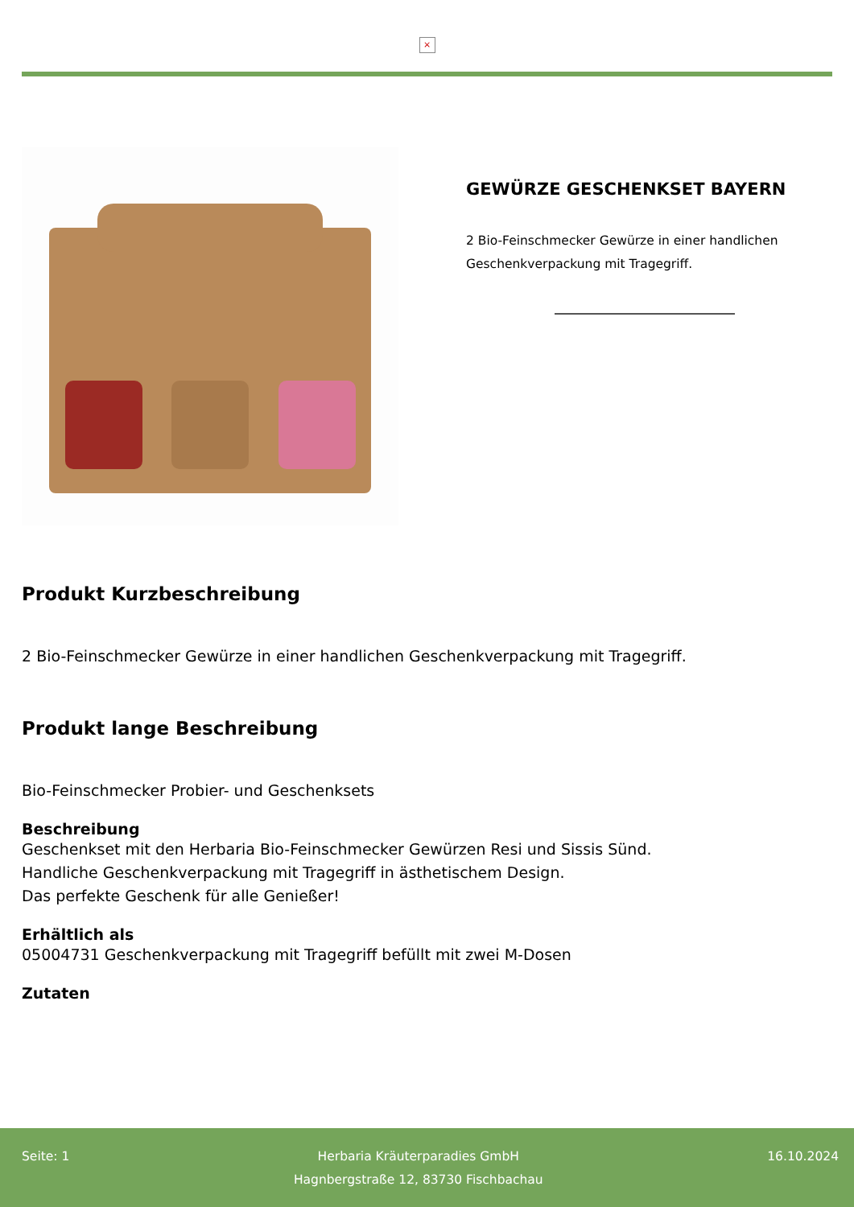×
GEWÜRZE GESCHENKSET BAYERN
2 Bio-Feinschmecker Gewürze in einer handlichen Geschenkverpackung mit Tragegriff.
Produkt Kurzbeschreibung
2 Bio-Feinschmecker Gewürze in einer handlichen Geschenkverpackung mit Tragegriff.
Produkt lange Beschreibung
Bio-Feinschmecker Probier- und Geschenksets
Beschreibung
Geschenkset mit den Herbaria Bio-Feinschmecker Gewürzen Resi und Sissis Sünd.
Handliche Geschenkverpackung mit Tragegriff in ästhetischem Design.
Das perfekte Geschenk für alle Genießer!
Erhältlich als
05004731 Geschenkverpackung mit Tragegriff befüllt mit zwei M-Dosen
Zutaten
Seite: 1 Herbaria Kräuterparadies GmbH
Hagnbergstraße 12, 83730 Fischbachau
16.10.2024